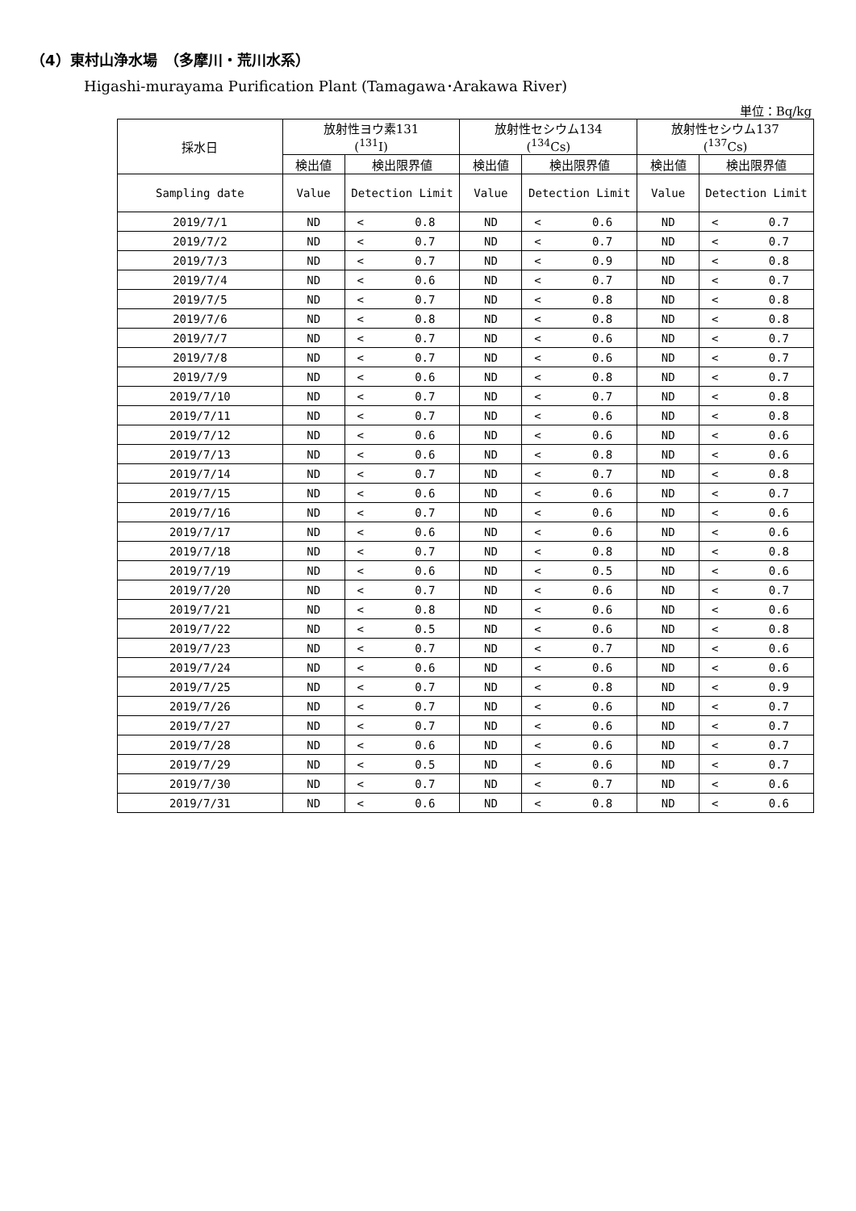（4）東村山浄水場　（多摩川・荒川水系）
Higashi-murayama Purification Plant (Tamagawa･Arakawa River)
単位：Bq/kg
| 採水日 | 放射性ヨウ素131 (<sup>131</sup>I) | | 放射性セシウム134 (<sup>134</sup>Cs) | | 放射性セシウム137 (<sup>137</sup>Cs) | |
| --- | --- | --- | --- | --- | --- | --- |
| | 検出値 | 検出限界値 | 検出値 | 検出限界値 | 検出値 | 検出限界値 |
| Sampling date | Value | Detection Limit | Value | Detection Limit | Value | Detection Limit |
| 2019/7/1 | ND | < 0.8 | ND | < 0.6 | ND | < 0.7 |
| 2019/7/2 | ND | < 0.7 | ND | < 0.7 | ND | < 0.7 |
| 2019/7/3 | ND | < 0.7 | ND | < 0.9 | ND | < 0.8 |
| 2019/7/4 | ND | < 0.6 | ND | < 0.7 | ND | < 0.7 |
| 2019/7/5 | ND | < 0.7 | ND | < 0.8 | ND | < 0.8 |
| 2019/7/6 | ND | < 0.8 | ND | < 0.8 | ND | < 0.8 |
| 2019/7/7 | ND | < 0.7 | ND | < 0.6 | ND | < 0.7 |
| 2019/7/8 | ND | < 0.7 | ND | < 0.6 | ND | < 0.7 |
| 2019/7/9 | ND | < 0.6 | ND | < 0.8 | ND | < 0.7 |
| 2019/7/10 | ND | < 0.7 | ND | < 0.7 | ND | < 0.8 |
| 2019/7/11 | ND | < 0.7 | ND | < 0.6 | ND | < 0.8 |
| 2019/7/12 | ND | < 0.6 | ND | < 0.6 | ND | < 0.6 |
| 2019/7/13 | ND | < 0.6 | ND | < 0.8 | ND | < 0.6 |
| 2019/7/14 | ND | < 0.7 | ND | < 0.7 | ND | < 0.8 |
| 2019/7/15 | ND | < 0.6 | ND | < 0.6 | ND | < 0.7 |
| 2019/7/16 | ND | < 0.7 | ND | < 0.6 | ND | < 0.6 |
| 2019/7/17 | ND | < 0.6 | ND | < 0.6 | ND | < 0.6 |
| 2019/7/18 | ND | < 0.7 | ND | < 0.8 | ND | < 0.8 |
| 2019/7/19 | ND | < 0.6 | ND | < 0.5 | ND | < 0.6 |
| 2019/7/20 | ND | < 0.7 | ND | < 0.6 | ND | < 0.7 |
| 2019/7/21 | ND | < 0.8 | ND | < 0.6 | ND | < 0.6 |
| 2019/7/22 | ND | < 0.5 | ND | < 0.6 | ND | < 0.8 |
| 2019/7/23 | ND | < 0.7 | ND | < 0.7 | ND | < 0.6 |
| 2019/7/24 | ND | < 0.6 | ND | < 0.6 | ND | < 0.6 |
| 2019/7/25 | ND | < 0.7 | ND | < 0.8 | ND | < 0.9 |
| 2019/7/26 | ND | < 0.7 | ND | < 0.6 | ND | < 0.7 |
| 2019/7/27 | ND | < 0.7 | ND | < 0.6 | ND | < 0.7 |
| 2019/7/28 | ND | < 0.6 | ND | < 0.6 | ND | < 0.7 |
| 2019/7/29 | ND | < 0.5 | ND | < 0.6 | ND | < 0.7 |
| 2019/7/30 | ND | < 0.7 | ND | < 0.7 | ND | < 0.6 |
| 2019/7/31 | ND | < 0.6 | ND | < 0.8 | ND | < 0.6 |